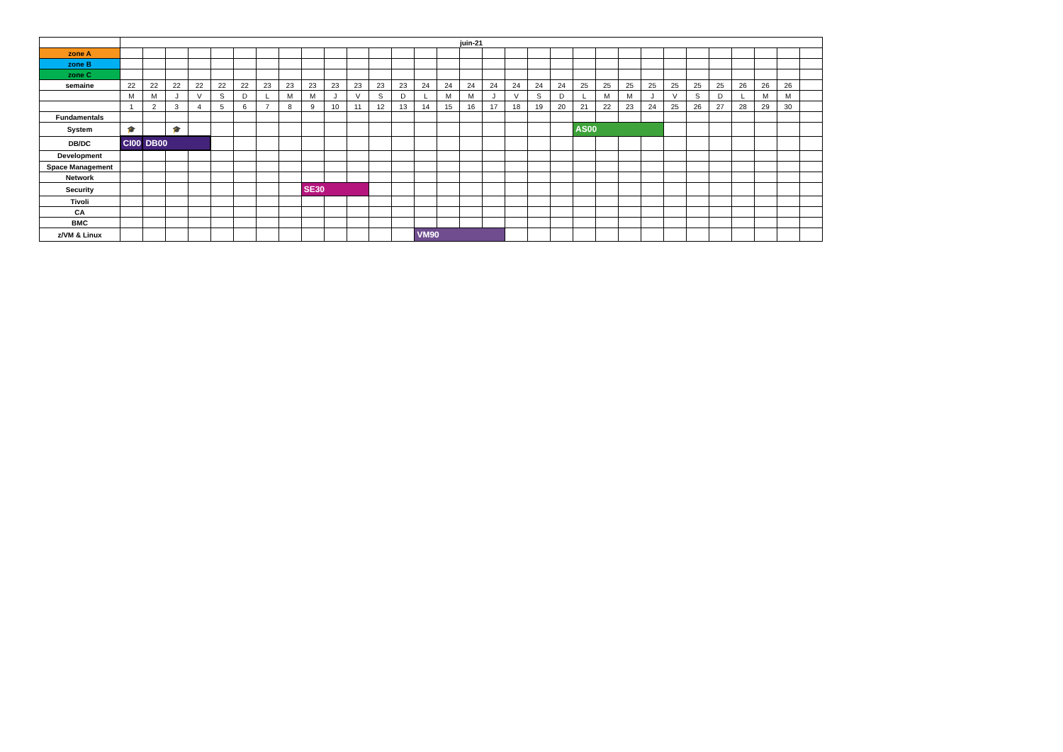| | juin-21 | | | | | | | | | | | | | | | | | | | | | | | | | | | | | | |
| zone A | | | | | | | | | | | | | | | | | | | | | | | | | | | | | | | |
| zone B | | | | | | | | | | | | | | | | | | | | | | | | | | | | | | | |
| zone C | | | | | | | | | | | | | | | | | | | | | | | | | | | | | | | |
| semaine | 22 | 22 | 22 | 22 | 22 | 22 | 23 | 23 | 23 | 23 | 23 | 23 | 23 | 24 | 24 | 24 | 24 | 24 | 24 | 24 | 25 | 25 | 25 | 25 | 25 | 25 | 25 | 26 | 26 | 26 | |
| | M | M | J | V | S | D | L | M | M | J | V | S | D | L | M | M | J | V | S | D | L | M | M | J | V | S | D | L | M | M | |
| | 1 | 2 | 3 | 4 | 5 | 6 | 7 | 8 | 9 | 10 | 11 | 12 | 13 | 14 | 15 | 16 | 17 | 18 | 19 | 20 | 21 | 22 | 23 | 24 | 25 | 26 | 27 | 28 | 29 | 30 | |
| Fundamentals | | | | | | | | | | | | | | | | | | | | | | | | | | | | | | | |
| System | 🎓 | | 🎓 | | | | | | | | | | | | | | | | | | AS00 | | | | | | | | | | |
| DB/DC | CI00 | DB00 | | | | | | | | | | | | | | | | | | | | | | | | | | | | | |
| Development | | | | | | | | | | | | | | | | | | | | | | | | | | | | | | | |
| Space Management | | | | | | | | | | | | | | | | | | | | | | | | | | | | | | | |
| Network | | | | | | | | | | | | | | | | | | | | | | | | | | | | | | | |
| Security | | | | | | | | | SE30 | | | | | | | | | | | | | | | | | | | | | | |
| Tivoli | | | | | | | | | | | | | | | | | | | | | | | | | | | | | | | |
| CA | | | | | | | | | | | | | | | | | | | | | | | | | | | | | | | |
| BMC | | | | | | | | | | | | | | | | | | | | | | | | | | | | | | | |
| z/VM & Linux | | | | | | | | | | | | | | VM90 | | | | | | | | | | | | | | | | | |